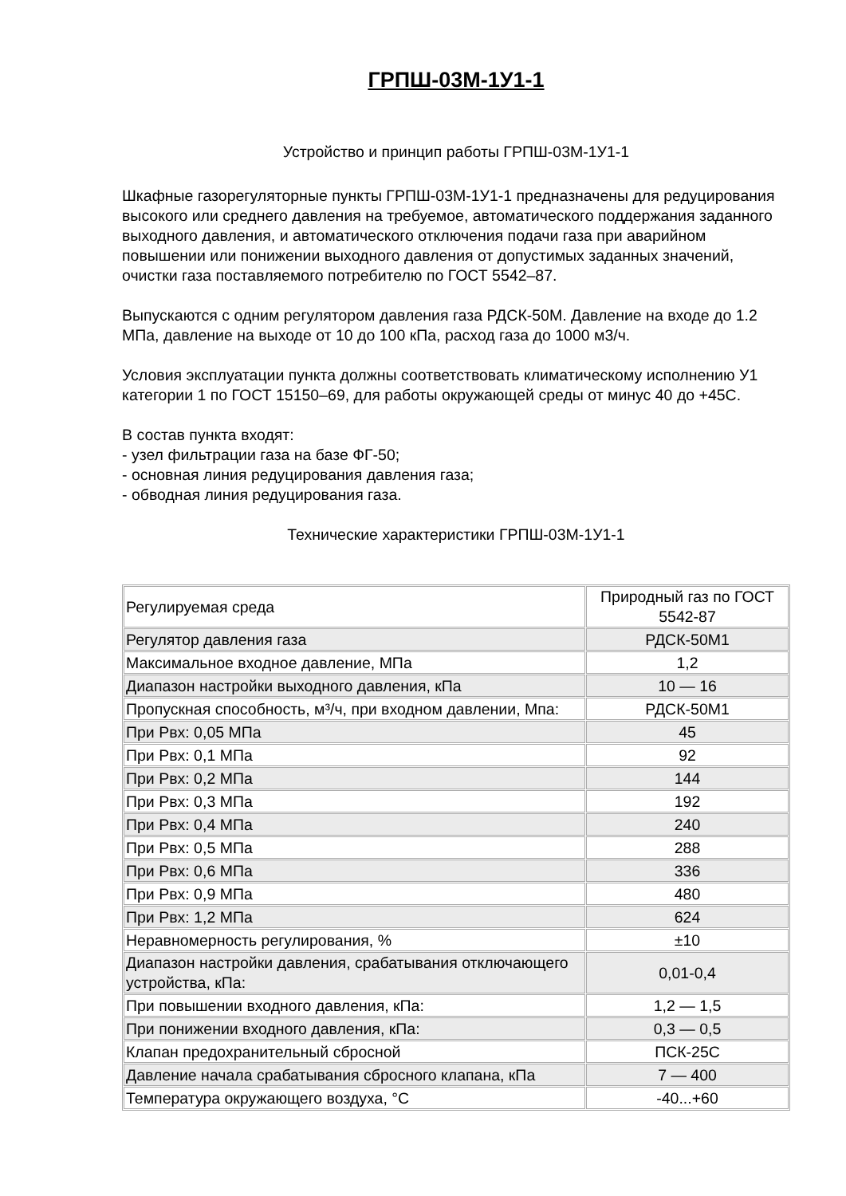ГРПШ-03М-1У1-1
Устройство и принцип работы ГРПШ-03М-1У1-1
Шкафные газорегуляторные пункты ГРПШ-03М-1У1-1 предназначены для редуцирования высокого или среднего давления на требуемое, автоматического поддержания заданного выходного давления, и автоматического отключения подачи газа при аварийном повышении или понижении выходного давления от допустимых заданных значений, очистки газа поставляемого потребителю по ГОСТ 5542–87.
Выпускаются с одним регулятором давления газа РДСК-50М. Давление на входе до 1.2 МПа, давление на выходе от 10 до 100 кПа, расход газа до 1000 м3/ч.
Условия эксплуатации пункта должны соответствовать климатическому исполнению У1 категории 1 по ГОСТ 15150–69, для работы окружающей среды от минус 40 до +45С.
В состав пункта входят:
- узел фильтрации газа на базе ФГ-50;
- основная линия редуцирования давления газа;
- обводная линия редуцирования газа.
Технические характеристики ГРПШ-03М-1У1-1
| Регулируемая среда | Природный газ по ГОСТ 5542-87 |
| Регулятор давления газа | РДСК-50М1 |
| Максимальное входное давление, МПа | 1,2 |
| Диапазон настройки выходного давления, кПа | 10 — 16 |
| Пропускная способность, м³/ч, при входном давлении, Мпа: | РДСК-50М1 |
| При Рвх: 0,05 МПа | 45 |
| При Рвх: 0,1 МПа | 92 |
| При Рвх: 0,2 МПа | 144 |
| При Рвх: 0,3 МПа | 192 |
| При Рвх: 0,4 МПа | 240 |
| При Рвх: 0,5 МПа | 288 |
| При Рвх: 0,6 МПа | 336 |
| При Рвх: 0,9 МПа | 480 |
| При Рвх: 1,2 МПа | 624 |
| Неравномерность регулирования, % | ±10 |
| Диапазон настройки давления, срабатывания отключающего устройства, кПа: | 0,01-0,4 |
| При повышении входного давления, кПа: | 1,2 — 1,5 |
| При понижении входного давления, кПа: | 0,3 — 0,5 |
| Клапан предохранительный сбросной | ПСК-25С |
| Давление начала срабатывания сбросного клапана, кПа | 7 — 400 |
| Температура окружающего воздуха, °C | -40...+60 |